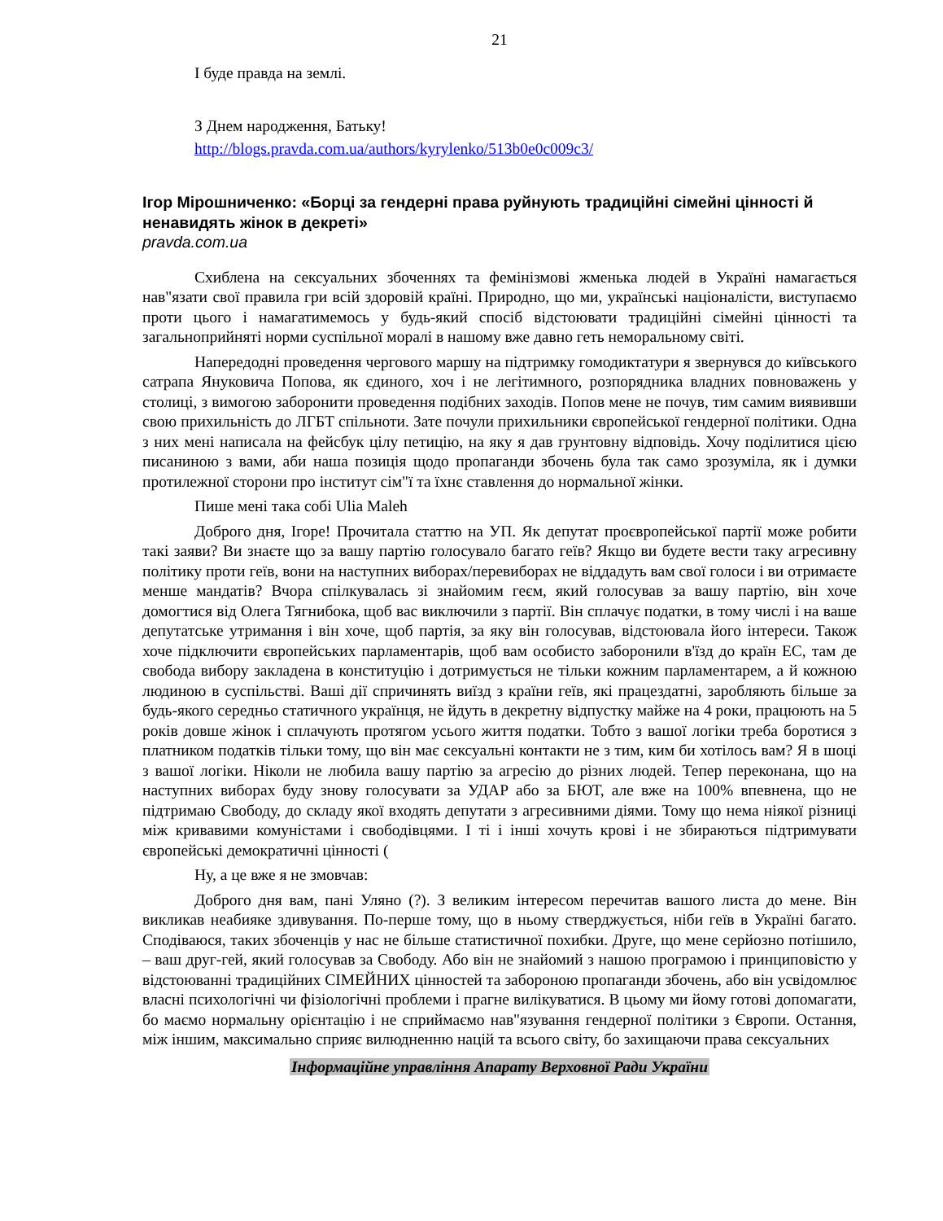21
І буде правда на землі.
З Днем народження, Батьку!
http://blogs.pravda.com.ua/authors/kyrylenko/513b0e0c009c3/
Ігор Мірошниченко: «Борці за гендерні права руйнують традиційні сімейні цінності й ненавидять жінок в декреті»
pravda.com.ua
Схиблена на сексуальних збоченнях та фемінізмові жменька людей в Україні намагається нав"язати свої правила гри всій здоровій країні. Природно, що ми, українські націоналісти, виступаємо проти цього і намагатимемось у будь-який спосіб відстоювати традиційні сімейні цінності та загальноприйняті норми суспільної моралі в нашому вже давно геть неморальному світі.
Напередодні проведення чергового маршу на підтримку гомодиктатури я звернувся до київського сатрапа Януковича Попова, як єдиного, хоч і не легітимного, розпорядника владних повноважень у столиці, з вимогою заборонити проведення подібних заходів. Попов мене не почув, тим самим виявивши свою прихильність до ЛГБТ спільноти. Зате почули прихильники європейської гендерної політики. Одна з них мені написала на фейсбук цілу петицію, на яку я дав грунтовну відповідь. Хочу поділитися цією писаниною з вами, аби наша позиція щодо пропаганди збочень була так само зрозуміла, як і думки протилежної сторони про інститут сім"ї та їхнє ставлення до нормальної жінки.
Пише мені така собі Ulia Maleh
Доброго дня, Ігоре! Прочитала статтю на УП. Як депутат проєвропейської партії може робити такі заяви? Ви знаєте що за вашу партію голосувало багато геїв? Якщо ви будете вести таку агресивну політику проти геїв, вони на наступних виборах/перевиборах не віддадуть вам свої голоси і ви отримаєте менше мандатів? Вчора спілкувалась зі знайомим геєм, який голосував за вашу партію, він хоче домогтися від Олега Тягнибока, щоб вас виключили з партії. Він сплачує податки, в тому числі і на ваше депутатське утримання і він хоче, щоб партія, за яку він голосував, відстоювала його інтереси. Також хоче підключити європейських парламентарів, щоб вам особисто заборонили в'їзд до країн ЕС, там де свобода вибору закладена в конституцію і дотримується не тільки кожним парламентарем, а й кожною людиною в суспільстві. Ваші дії спричинять виїзд з країни геїв, які працездатні, заробляють більше за будь-якого середньо статичного українця, не йдуть в декретну відпустку майже на 4 роки, працюють на 5 років довше жінок і сплачують протягом усього життя податки. Тобто з вашої логіки треба боротися з платником податків тільки тому, що він має сексуальні контакти не з тим, ким би хотілось вам? Я в шоці з вашої логіки. Ніколи не любила вашу партію за агресію до різних людей. Тепер переконана, що на наступних виборах буду знову голосувати за УДАР або за БЮТ, але вже на 100% впевнена, що не підтримаю Свободу, до складу якої входять депутати з агресивними діями. Тому що нема ніякої різниці між кривавими комуністами і свободівцями. І ті і інші хочуть крові і не збираються підтримувати європейські демократичні цінності (
Ну, а це вже я не змовчав:
Доброго дня вам, пані Уляно (?). З великим інтересом перечитав вашого листа до мене. Він викликав неабияке здивування. По-перше тому, що в ньому стверджується, ніби геїв в Україні багато. Сподіваюся, таких збоченців у нас не більше статистичної похибки. Друге, що мене серйозно потішило, – ваш друг-гей, який голосував за Свободу. Або він не знайомий з нашою програмою і принциповістю у відстоюванні традиційних СІМЕЙНИХ цінностей та забороною пропаганди збочень, або він усвідомлює власні психологічні чи фізіологічні проблеми і прагне вилікуватися. В цьому ми йому готові допомагати, бо маємо нормальну орієнтацію і не сприймаємо нав"язування гендерної політики з Європи. Остання, між іншим, максимально сприяє вилюдненню націй та всього світу, бо захищаючи права сексуальних
Інформаційне управління Апарату Верховної Ради України